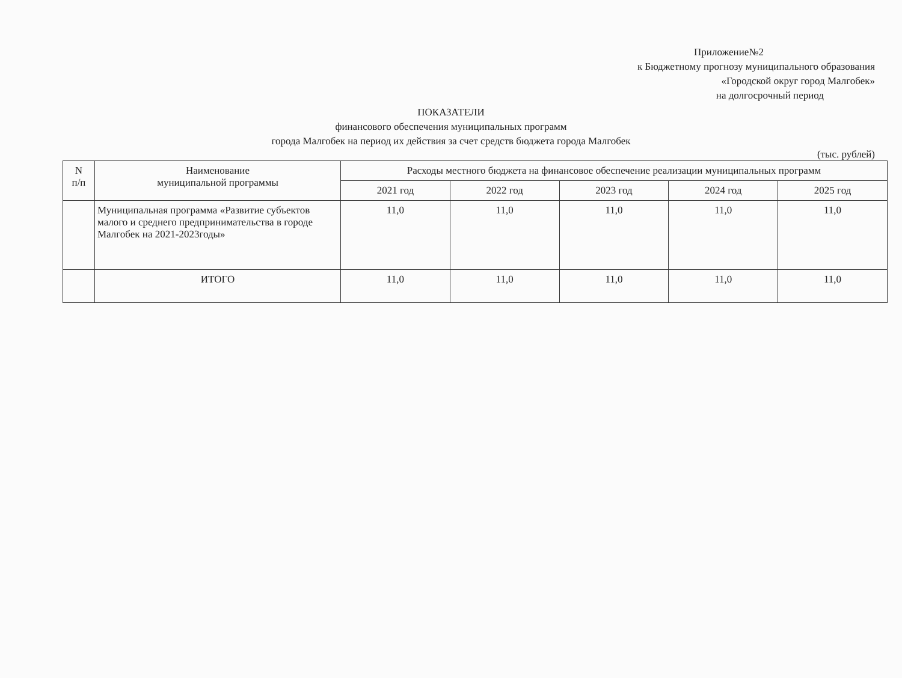Приложение№2
к Бюджетному прогнозу муниципального образования
«Городской округ город Малгобек»
на долгосрочный период
ПОКАЗАТЕЛИ
финансового обеспечения муниципальных программ
города Малгобек на период их действия за счет средств бюджета города Малгобек
(тыс. рублей)
| N п/п | Наименование муниципальной программы | Расходы местного бюджета на финансовое обеспечение реализации муниципальных программ | | | | |
| --- | --- | --- | --- | --- | --- | --- |
| | | 2021 год | 2022 год | 2023 год | 2024 год | 2025 год |
| | Муниципальная программа «Развитие субъектов малого и среднего предпринимательства в городе Малгобек на 2021-2023годы» | 11,0 | 11,0 | 11,0 | 11,0 | 11,0 |
| | ИТОГО | 11,0 | 11,0 | 11,0 | 11,0 | 11,0 |